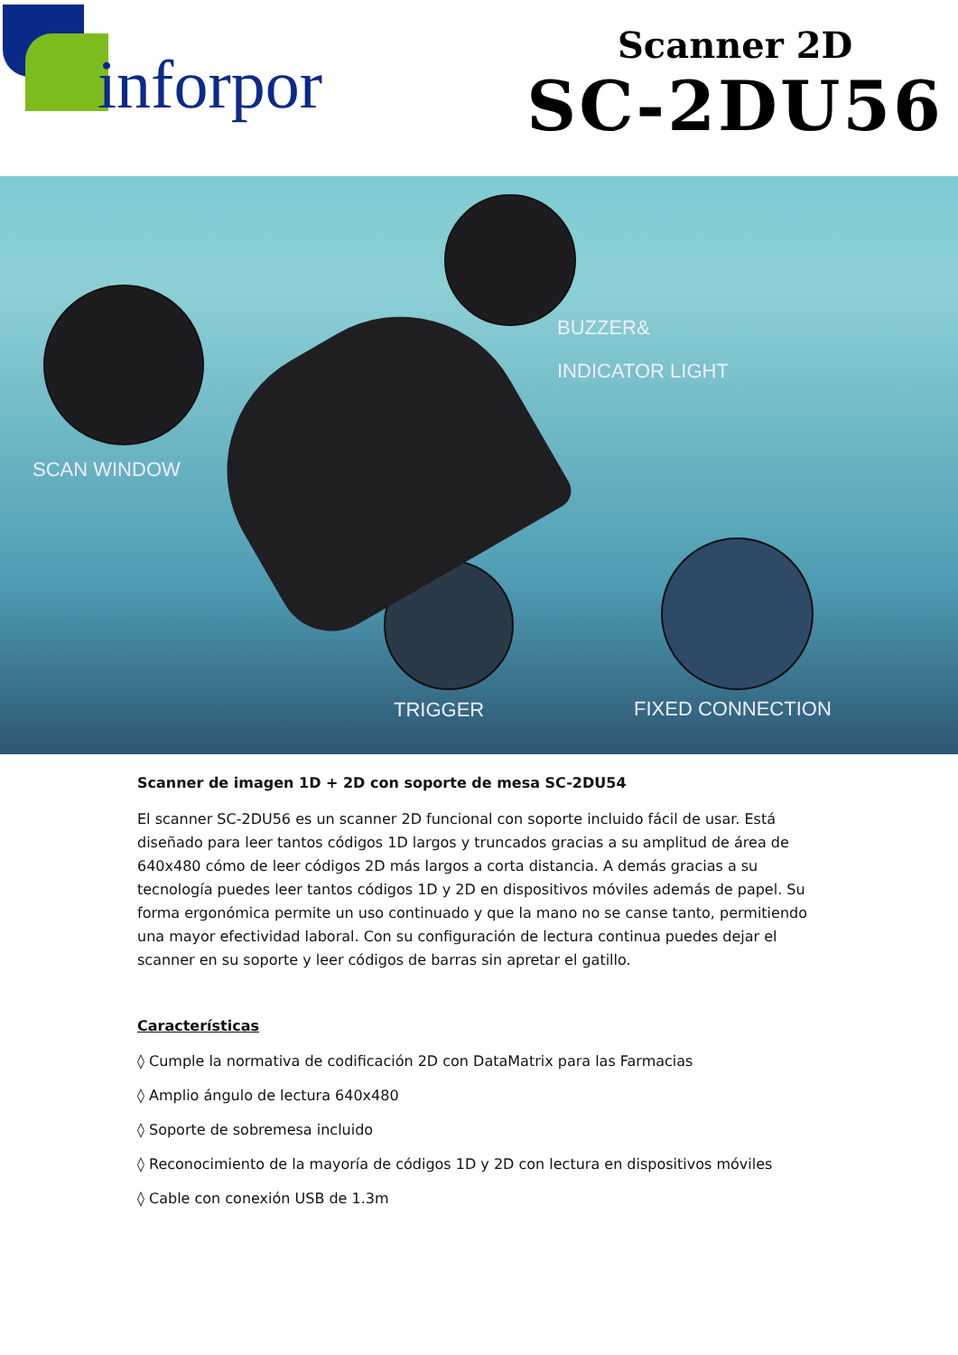inforpor
Scanner 2D
SC-2DU56
BUZZER&
INDICATOR LIGHT
SCAN WINDOW
TRIGGER FIXED CONNECTION
Scanner de imagen 1D + 2D con soporte de mesa SC-2DU54
El scanner SC-2DU56 es un scanner 2D funcional con soporte incluido fácil de usar. Está diseñado para leer tantos códigos 1D largos y truncados gracias a su amplitud de área de 640x480 cómo de leer códigos 2D más largos a corta distancia. A demás gracias a su tecnología puedes leer tantos códigos 1D y 2D en dispositivos móviles además de papel. Su forma ergonómica permite un uso continuado y que la mano no se canse tanto, permitiendo una mayor efectividad laboral. Con su configuración de lectura continua puedes dejar el scanner en su soporte y leer códigos de barras sin apretar el gatillo.
Características
◊ Cumple la normativa de codificación 2D con DataMatrix para las Farmacias
◊ Amplio ángulo de lectura 640x480
◊ Soporte de sobremesa incluido
◊ Reconocimiento de la mayoría de códigos 1D y 2D con lectura en dispositivos móviles
◊ Cable con conexión USB de 1.3m